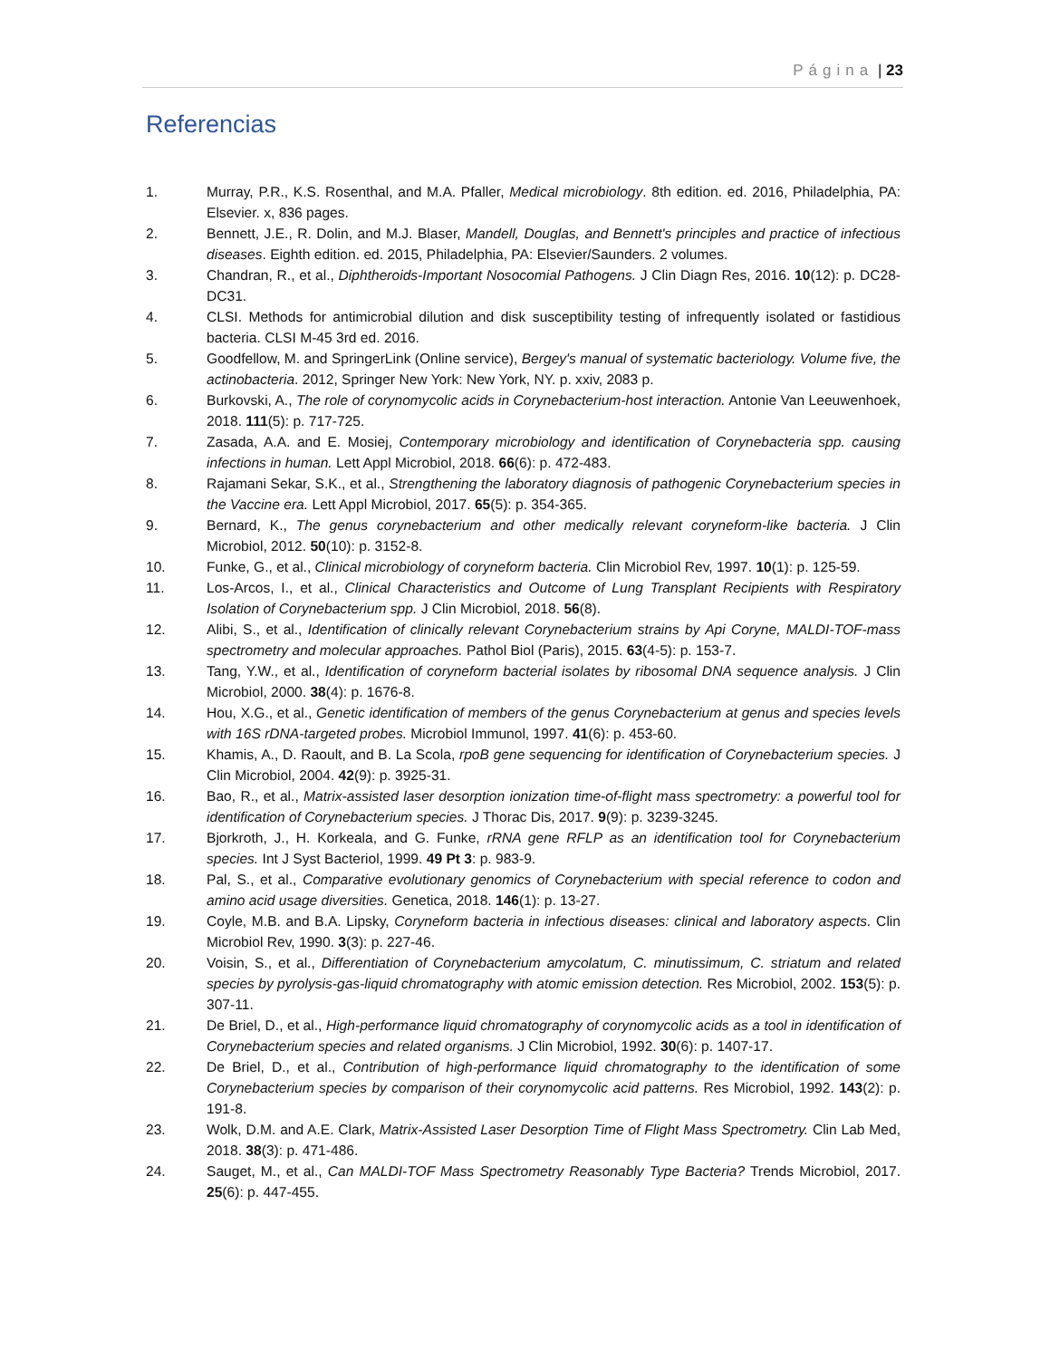Página | 23
Referencias
1. Murray, P.R., K.S. Rosenthal, and M.A. Pfaller, Medical microbiology. 8th edition. ed. 2016, Philadelphia, PA: Elsevier. x, 836 pages.
2. Bennett, J.E., R. Dolin, and M.J. Blaser, Mandell, Douglas, and Bennett's principles and practice of infectious diseases. Eighth edition. ed. 2015, Philadelphia, PA: Elsevier/Saunders. 2 volumes.
3. Chandran, R., et al., Diphtheroids-Important Nosocomial Pathogens. J Clin Diagn Res, 2016. 10(12): p. DC28-DC31.
4. CLSI. Methods for antimicrobial dilution and disk susceptibility testing of infrequently isolated or fastidious bacteria. CLSI M-45 3rd ed. 2016.
5. Goodfellow, M. and SpringerLink (Online service), Bergey's manual of systematic bacteriology. Volume five, the actinobacteria. 2012, Springer New York: New York, NY. p. xxiv, 2083 p.
6. Burkovski, A., The role of corynomycolic acids in Corynebacterium-host interaction. Antonie Van Leeuwenhoek, 2018. 111(5): p. 717-725.
7. Zasada, A.A. and E. Mosiej, Contemporary microbiology and identification of Corynebacteria spp. causing infections in human. Lett Appl Microbiol, 2018. 66(6): p. 472-483.
8. Rajamani Sekar, S.K., et al., Strengthening the laboratory diagnosis of pathogenic Corynebacterium species in the Vaccine era. Lett Appl Microbiol, 2017. 65(5): p. 354-365.
9. Bernard, K., The genus corynebacterium and other medically relevant coryneform-like bacteria. J Clin Microbiol, 2012. 50(10): p. 3152-8.
10. Funke, G., et al., Clinical microbiology of coryneform bacteria. Clin Microbiol Rev, 1997. 10(1): p. 125-59.
11. Los-Arcos, I., et al., Clinical Characteristics and Outcome of Lung Transplant Recipients with Respiratory Isolation of Corynebacterium spp. J Clin Microbiol, 2018. 56(8).
12. Alibi, S., et al., Identification of clinically relevant Corynebacterium strains by Api Coryne, MALDI-TOF-mass spectrometry and molecular approaches. Pathol Biol (Paris), 2015. 63(4-5): p. 153-7.
13. Tang, Y.W., et al., Identification of coryneform bacterial isolates by ribosomal DNA sequence analysis. J Clin Microbiol, 2000. 38(4): p. 1676-8.
14. Hou, X.G., et al., Genetic identification of members of the genus Corynebacterium at genus and species levels with 16S rDNA-targeted probes. Microbiol Immunol, 1997. 41(6): p. 453-60.
15. Khamis, A., D. Raoult, and B. La Scola, rpoB gene sequencing for identification of Corynebacterium species. J Clin Microbiol, 2004. 42(9): p. 3925-31.
16. Bao, R., et al., Matrix-assisted laser desorption ionization time-of-flight mass spectrometry: a powerful tool for identification of Corynebacterium species. J Thorac Dis, 2017. 9(9): p. 3239-3245.
17. Bjorkroth, J., H. Korkeala, and G. Funke, rRNA gene RFLP as an identification tool for Corynebacterium species. Int J Syst Bacteriol, 1999. 49 Pt 3: p. 983-9.
18. Pal, S., et al., Comparative evolutionary genomics of Corynebacterium with special reference to codon and amino acid usage diversities. Genetica, 2018. 146(1): p. 13-27.
19. Coyle, M.B. and B.A. Lipsky, Coryneform bacteria in infectious diseases: clinical and laboratory aspects. Clin Microbiol Rev, 1990. 3(3): p. 227-46.
20. Voisin, S., et al., Differentiation of Corynebacterium amycolatum, C. minutissimum, C. striatum and related species by pyrolysis-gas-liquid chromatography with atomic emission detection. Res Microbiol, 2002. 153(5): p. 307-11.
21. De Briel, D., et al., High-performance liquid chromatography of corynomycolic acids as a tool in identification of Corynebacterium species and related organisms. J Clin Microbiol, 1992. 30(6): p. 1407-17.
22. De Briel, D., et al., Contribution of high-performance liquid chromatography to the identification of some Corynebacterium species by comparison of their corynomycolic acid patterns. Res Microbiol, 1992. 143(2): p. 191-8.
23. Wolk, D.M. and A.E. Clark, Matrix-Assisted Laser Desorption Time of Flight Mass Spectrometry. Clin Lab Med, 2018. 38(3): p. 471-486.
24. Sauget, M., et al., Can MALDI-TOF Mass Spectrometry Reasonably Type Bacteria? Trends Microbiol, 2017. 25(6): p. 447-455.